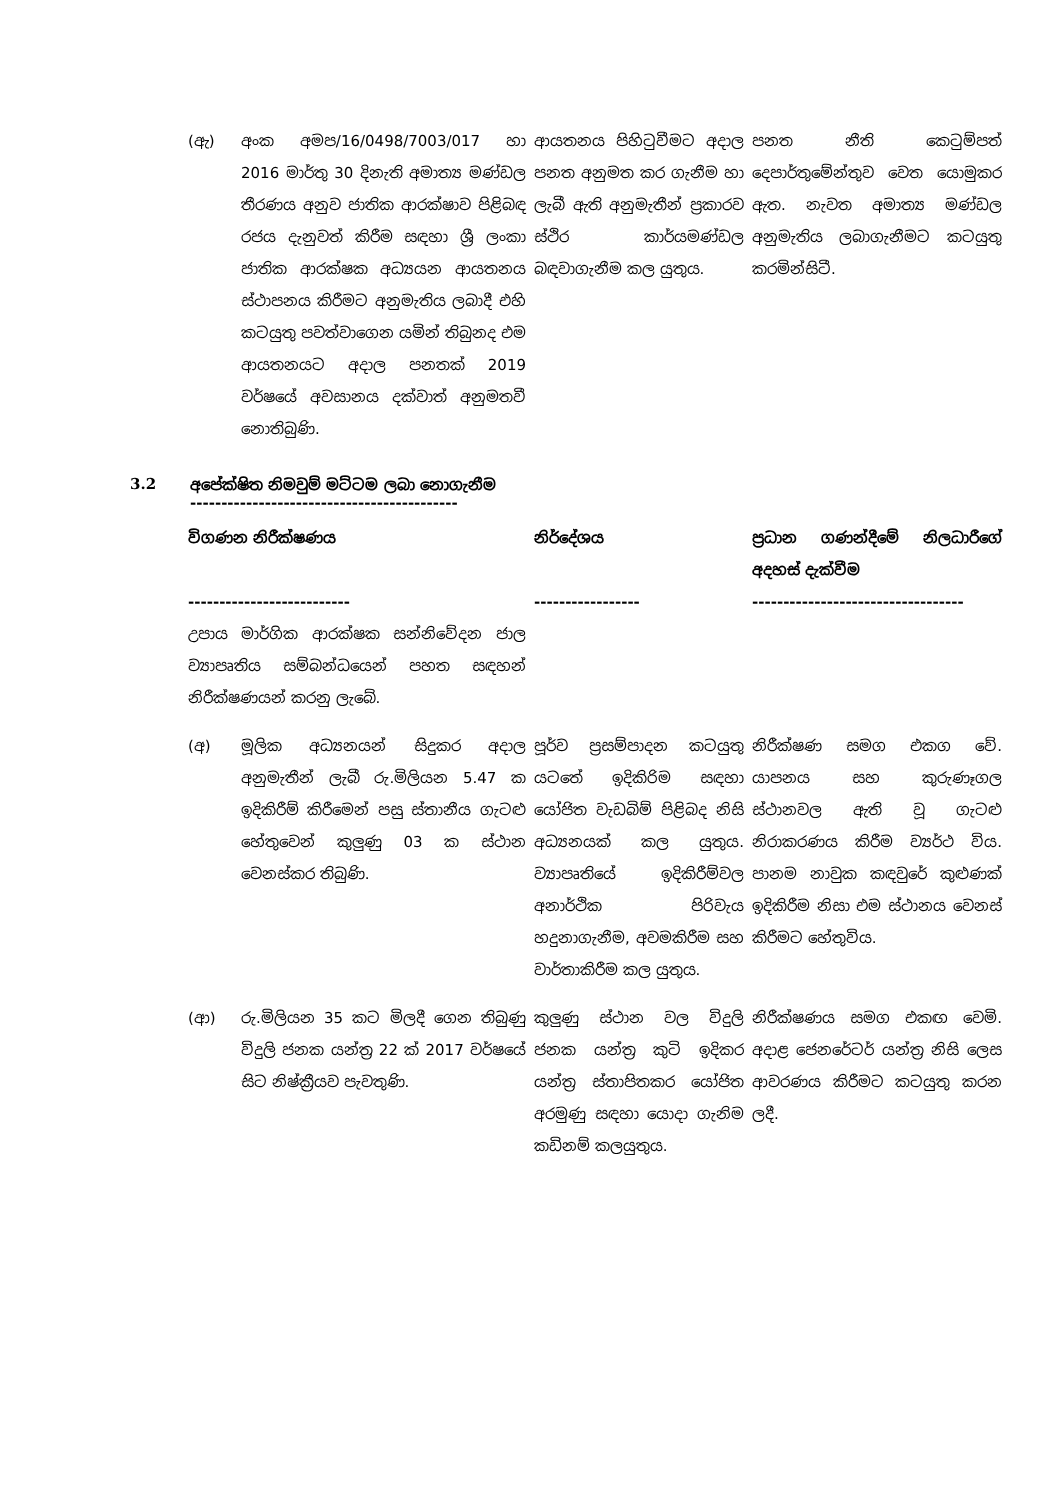| (ඇ) | අංක අමප/16/0498/7003/017 හා 2016 මාර්තු 30 දිනැති අමාත්‍ය මණ්ඩල තීරණය අනුව ජාතික ආරක්ෂාව පිළිබඳ රජය දැනුවත් කිරීම සඳහා ශ්‍රී ලංකා ජාතික ආරක්ෂක අධ්‍යයන ආයතනය ස්ථාපනය කිරීමට අනුමැතිය ලබාදී එහි කටයුතු පවත්වාගෙන යමින් තිබුනද එම ආයතනයට අදාල පනතක් 2019 වර්ෂයේ අවසානය දක්වාත් අනුමතවී නොතිබුණි. | ආයතනය පිහිටුවීමට අදාල පනත අනුමත කර ගැනීම හා ලැබී ඇති අනුමැතීන් ප්‍රකාරව ස්ථිර කාර්යමණ්ඩල බඳවාගැනීම කල යුතුය. | පනත නීති කෙටුම්පත් දෙපාර්තුමේන්තුව වෙත යොමුකර ඇත. නැවත අමාත්‍ය මණ්ඩල අනුමැතිය ලබාගැනීමට කටයුතු කරමින්සිටී. |
3.2 අපේක්ෂිත නිමවුම් මට්ටම ලබා නොගැනීම
-------------------------------------------
| විගණන නිරීක්ෂණය -------------------------- | | නිර්දේශය ----------------- | ප්‍රධාන ගණන්දීමේ නිලධාරීගේ අදහස් දැක්වීම ---------------------------------- |
| උපාය මාර්ගික ආරක්ෂක සන්නිවේදන ජාල ව්‍යාපෘතිය සම්බන්ධයෙන් පහත සඳහන් නිරීක්ෂණයන් කරනු ලැබේ. | | | |
| (අ) | මූලික අධ්‍යනයන් සිදුකර අදාල අනුමැතීන් ලැබී රු.මිලියන 5.47 ක ඉදිකිරීම් කිරීමෙන් පසු ස්තානීය ගැටළු හේතුවෙන් කුලුණු 03 ක ස්ථාන වෙනස්කර තිබුණි. | පූර්ව ප්‍රසම්පාදන කටයුතු යටතේ ඉදිකිරිම සඳහා යෝජිත වැඩබිම් පිළිබද නිසි අධ්‍යනයක් කල යුතුය. ව්‍යාපෘතියේ ඉදිකිරීම්වල අනාර්ථික පිරිවැය හදුනාගැනීම, අවමකිරීම සහ වාර්තාකිරීම කල යුතුය. | නිරීක්ෂණ සමග එකග වේ. යාපනය සහ කුරුණෑගල ස්ථානවල ඇති වූ ගැටළු නිරාකරණය කිරීම ව්‍යර්ථ විය. පානම නාවුක කඳවුරේ කුළුණක් ඉදිකිරීම නිසා එම ස්ථානය වෙනස් කිරීමට හේතුවිය. |
| (ආ) | රු.මිලියන 35 කට මිලදී ගෙන තිබුණු විදුලි ජනක යන්ත්‍ර 22 ක් 2017 වර්ෂයේ සිට නිෂ්ක්‍රීයව පැවතුණි. | කුලුණු ස්ථාන වල විදුලි ජනක යන්ත්‍ර කුටි ඉදිකර යන්ත්‍ර ස්තාපිතකර යෝජිත අරමුණු සඳහා යොදා ගැනිම කඩිනම් කලයුතුය. | නිරීක්ෂණය සමග එකඟ වෙමි. අදාළ ජෙනරේටර් යන්ත්‍ර නිසි ලෙස ආවරණය කිරීමට කටයුතු කරන ලදී. |